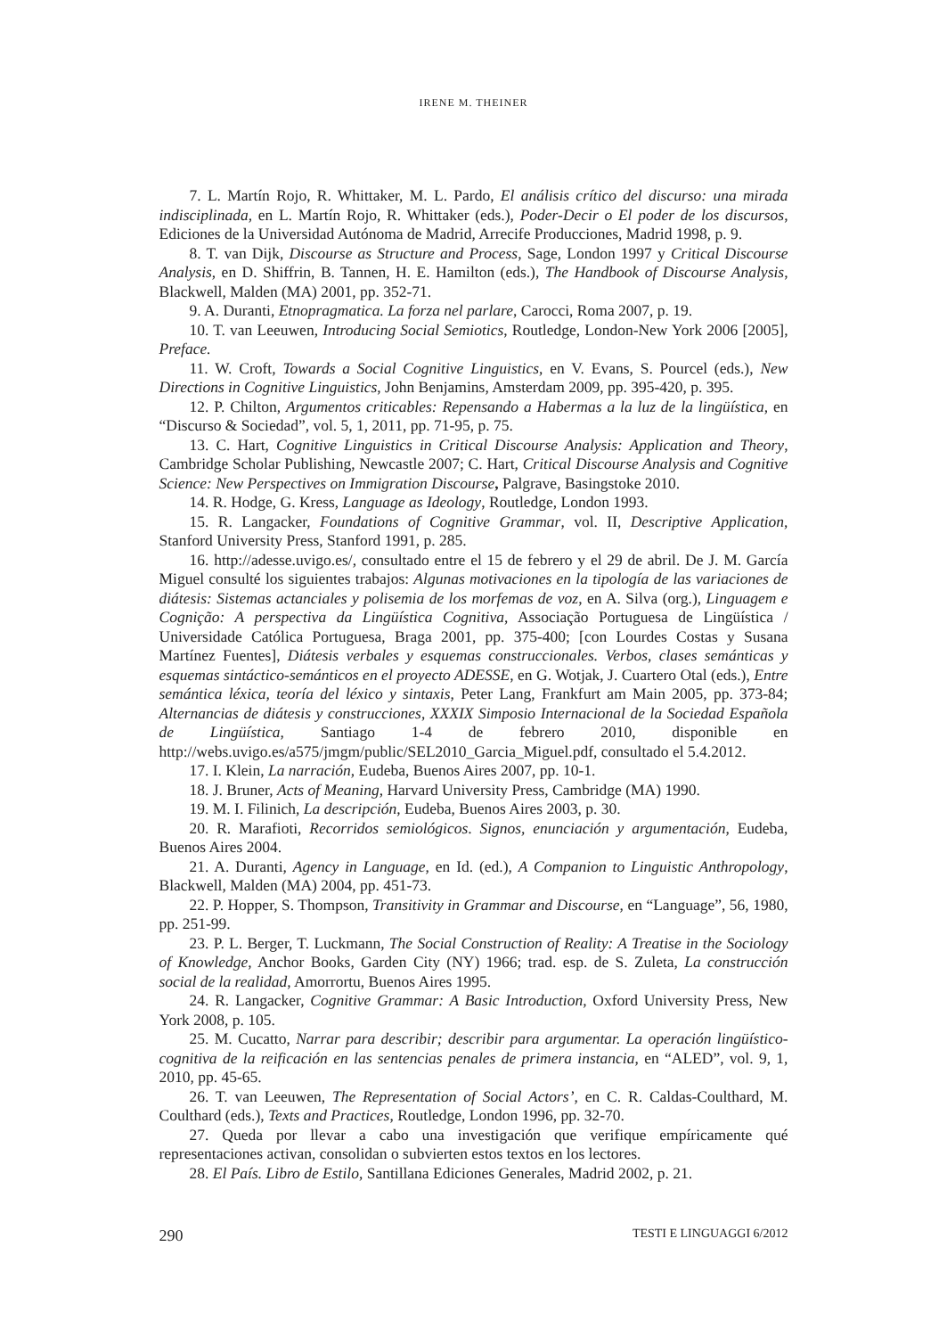IRENE M. THEINER
7. L. Martín Rojo, R. Whittaker, M. L. Pardo, El análisis crítico del discurso: una mirada indisciplinada, en L. Martín Rojo, R. Whittaker (eds.), Poder-Decir o El poder de los discursos, Ediciones de la Universidad Autónoma de Madrid, Arrecife Producciones, Madrid 1998, p. 9.
8. T. van Dijk, Discourse as Structure and Process, Sage, London 1997 y Critical Discourse Analysis, en D. Shiffrin, B. Tannen, H. E. Hamilton (eds.), The Handbook of Discourse Analysis, Blackwell, Malden (MA) 2001, pp. 352-71.
9. A. Duranti, Etnopragmatica. La forza nel parlare, Carocci, Roma 2007, p. 19.
10. T. van Leeuwen, Introducing Social Semiotics, Routledge, London-New York 2006 [2005], Preface.
11. W. Croft, Towards a Social Cognitive Linguistics, en V. Evans, S. Pourcel (eds.), New Directions in Cognitive Linguistics, John Benjamins, Amsterdam 2009, pp. 395-420, p. 395.
12. P. Chilton, Argumentos criticables: Repensando a Habermas a la luz de la lingüística, en “Discurso & Sociedad”, vol. 5, 1, 2011, pp. 71-95, p. 75.
13. C. Hart, Cognitive Linguistics in Critical Discourse Analysis: Application and Theory, Cambridge Scholar Publishing, Newcastle 2007; C. Hart, Critical Discourse Analysis and Cognitive Science: New Perspectives on Immigration Discourse, Palgrave, Basingstoke 2010.
14. R. Hodge, G. Kress, Language as Ideology, Routledge, London 1993.
15. R. Langacker, Foundations of Cognitive Grammar, vol. II, Descriptive Application, Stanford University Press, Stanford 1991, p. 285.
16. http://adesse.uvigo.es/, consultado entre el 15 de febrero y el 29 de abril. De J. M. García Miguel consulté los siguientes trabajos: Algunas motivaciones en la tipología de las variaciones de diátesis: Sistemas actanciales y polisemia de los morfemas de voz, en A. Silva (org.), Linguagem e Cognição: A perspectiva da Lingüística Cognitiva, Associação Portuguesa de Lingüística / Universidade Católica Portuguesa, Braga 2001, pp. 375-400; [con Lourdes Costas y Susana Martínez Fuentes], Diátesis verbales y esquemas construccionales. Verbos, clases semánticas y esquemas sintáctico-semánticos en el proyecto ADESSE, en G. Wotjak, J. Cuartero Otal (eds.), Entre semántica léxica, teoría del léxico y sintaxis, Peter Lang, Frankfurt am Main 2005, pp. 373-84; Alternancias de diátesis y construcciones, XXXIX Simposio Internacional de la Sociedad Española de Lingüística, Santiago 1-4 de febrero 2010, disponible en http://webs.uvigo.es/a575/jmgm/public/SEL2010_Garcia_Miguel.pdf, consultado el 5.4.2012.
17. I. Klein, La narración, Eudeba, Buenos Aires 2007, pp. 10-1.
18. J. Bruner, Acts of Meaning, Harvard University Press, Cambridge (MA) 1990.
19. M. I. Filinich, La descripción, Eudeba, Buenos Aires 2003, p. 30.
20. R. Marafioti, Recorridos semiológicos. Signos, enunciación y argumentación, Eudeba, Buenos Aires 2004.
21. A. Duranti, Agency in Language, en Id. (ed.), A Companion to Linguistic Anthropology, Blackwell, Malden (MA) 2004, pp. 451-73.
22. P. Hopper, S. Thompson, Transitivity in Grammar and Discourse, en “Language”, 56, 1980, pp. 251-99.
23. P. L. Berger, T. Luckmann, The Social Construction of Reality: A Treatise in the Sociology of Knowledge, Anchor Books, Garden City (NY) 1966; trad. esp. de S. Zuleta, La construcción social de la realidad, Amorrortu, Buenos Aires 1995.
24. R. Langacker, Cognitive Grammar: A Basic Introduction, Oxford University Press, New York 2008, p. 105.
25. M. Cucatto, Narrar para describir; describir para argumentar. La operación lingüístico-cognitiva de la reificación en las sentencias penales de primera instancia, en “ALED”, vol. 9, 1, 2010, pp. 45-65.
26. T. van Leeuwen, The Representation of Social Actors’, en C. R. Caldas-Coulthard, M. Coulthard (eds.), Texts and Practices, Routledge, London 1996, pp. 32-70.
27. Queda por llevar a cabo una investigación que verifique empíricamente qué representaciones activan, consolidan o subvierten estos textos en los lectores.
28. El País. Libro de Estilo, Santillana Ediciones Generales, Madrid 2002, p. 21.
290 TESTI E LINGUAGGI 6/2012